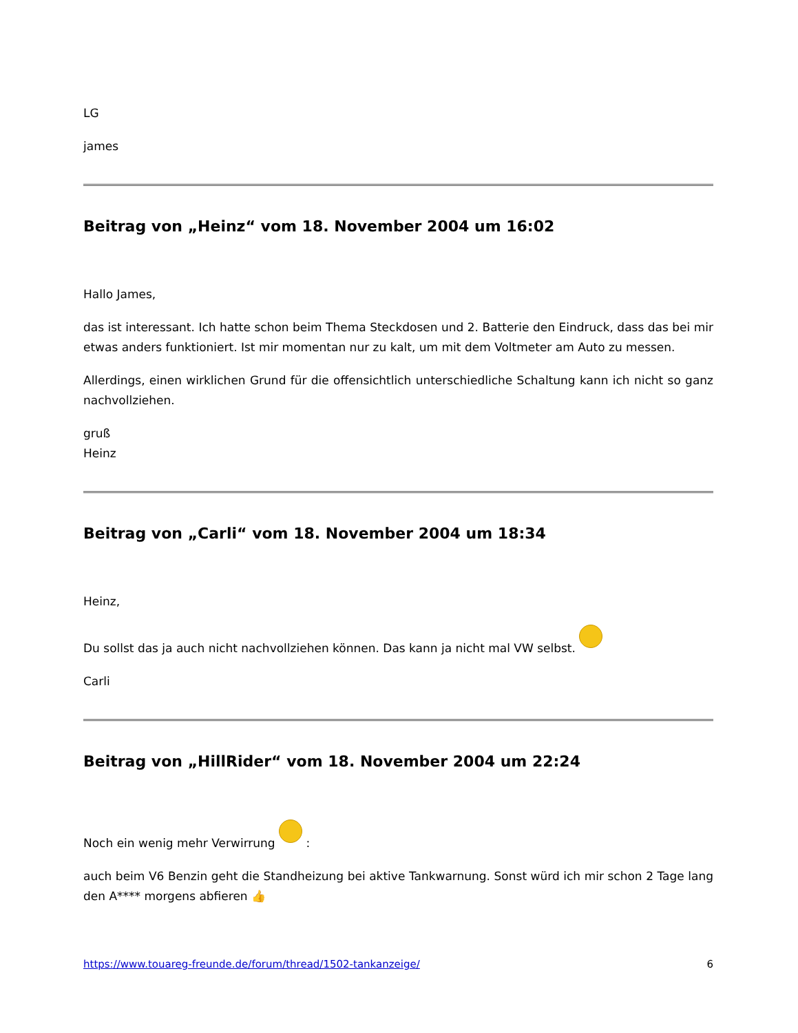LG
james
Beitrag von „Heinz“ vom 18. November 2004 um 16:02
Hallo James,
das ist interessant. Ich hatte schon beim Thema Steckdosen und 2. Batterie den Eindruck, dass das bei mir etwas anders funktioniert. Ist mir momentan nur zu kalt, um mit dem Voltmeter am Auto zu messen.
Allerdings, einen wirklichen Grund für die offensichtlich unterschiedliche Schaltung kann ich nicht so ganz nachvollziehen.
gruß
Heinz
Beitrag von „Carli“ vom 18. November 2004 um 18:34
Heinz,
Du sollst das ja auch nicht nachvollziehen können. Das kann ja nicht mal VW selbst.
Carli
Beitrag von „HillRider“ vom 18. November 2004 um 22:24
Noch ein wenig mehr Verwirrung :
auch beim V6 Benzin geht die Standheizung bei aktive Tankwarnung. Sonst würd ich mir schon 2 Tage lang den A**** morgens abfieren 👍
https://www.touareg-freunde.de/forum/thread/1502-tankanzeige/ 6